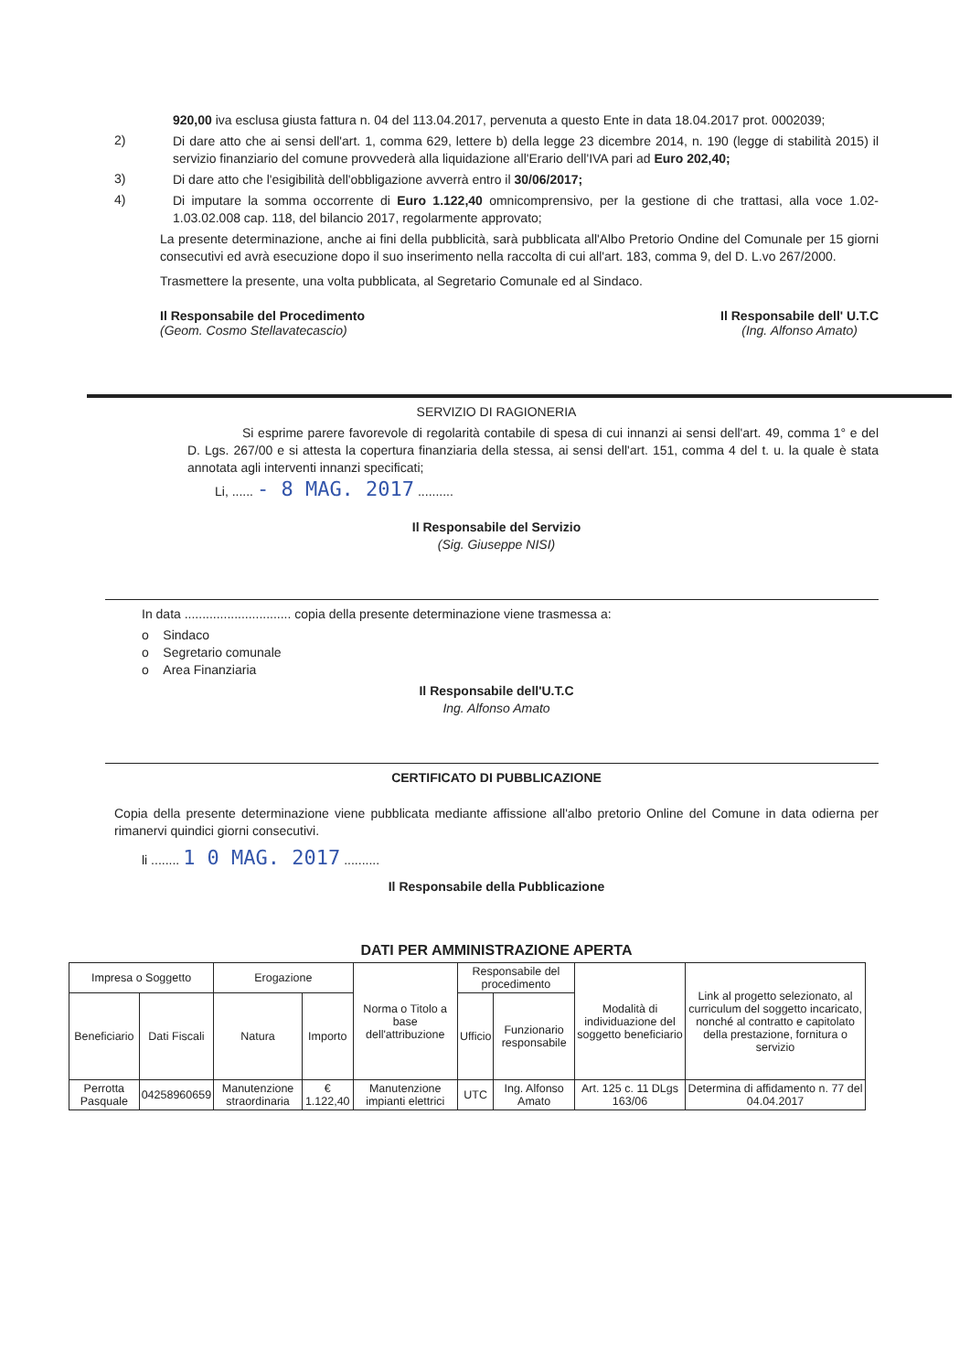920,00 iva esclusa giusta fattura n. 04 del 113.04.2017, pervenuta a questo Ente in data 18.04.2017 prot. 0002039;
2)
Di dare atto che ai sensi dell'art. 1, comma 629, lettere b) della legge 23 dicembre 2014, n. 190 (legge di stabilità 2015) il servizio finanziario del comune provvederà alla liquidazione all'Erario dell'IVA pari ad Euro 202,40;
3)
Di dare atto che l'esigibilità dell'obbligazione avverrà entro il 30/06/2017;
4)
Di imputare la somma occorrente di Euro 1.122,40 omnicomprensivo, per la gestione di che trattasi, alla voce 1.02-1.03.02.008 cap. 118, del bilancio 2017, regolarmente approvato;
La presente determinazione, anche ai fini della pubblicità, sarà pubblicata all'Albo Pretorio Ondine del Comunale per 15 giorni consecutivi ed avrà esecuzione dopo il suo inserimento nella raccolta di cui all'art. 183, comma 9, del D. L.vo 267/2000.
Trasmettere la presente, una volta pubblicata, al Segretario Comunale ed al Sindaco.
Il Responsabile del Procedimento
(Geom. Cosmo Stellavatecascio)
Il Responsabile dell' U.T.C
(Ing. Alfonso Amato)
SERVIZIO DI RAGIONERIA
Si esprime parere favorevole di regolarità contabile di spesa di cui innanzi ai sensi dell'art. 49, comma 1° e del D. Lgs. 267/00 e si attesta la copertura finanziaria della stessa, ai sensi dell'art. 151, comma 4 del t. u. la quale è stata annotata agli interventi innanzi specificati;
Li, ...... - 8 MAG. 2017 ..........
Il Responsabile del Servizio
(Sig. Giuseppe NISI)
In data .............................. copia della presente determinazione viene trasmessa a:
o Sindaco
o Segretario comunale
o Area Finanziaria
Il Responsabile dell'U.T.C
Ing. Alfonso Amato
CERTIFICATO DI PUBBLICAZIONE
Copia della presente determinazione viene pubblicata mediante affissione all'albo pretorio Online del Comune in data odierna per rimanervi quindici giorni consecutivi.
li ........ 1 0 MAG. 2017 ..........
Il Responsabile della Pubblicazione
DATI PER AMMINISTRAZIONE APERTA
| Impresa o Soggetto | | Erogazione | | Norma o Titolo a base dell'attribuzione | Responsabile del procedimento | | Modalità di individuazione del soggetto beneficiario | Link al progetto selezionato, al curriculum del soggetto incaricato, nonché al contratto e capitolato della prestazione, fornitura o servizio |
| --- | --- | --- | --- | --- | --- | --- | --- | --- |
| Beneficiario | Dati Fiscali | Natura | Importo | | Ufficio | Funzionario responsabile | | |
| Perrotta Pasquale | 04258960659 | Manutenzione straordinaria | € 1.122,40 | Manutenzione impianti elettrici | UTC | Ing. Alfonso Amato | Art. 125 c. 11 DLgs 163/06 | Determina di affidamento n. 77 del 04.04.2017 |